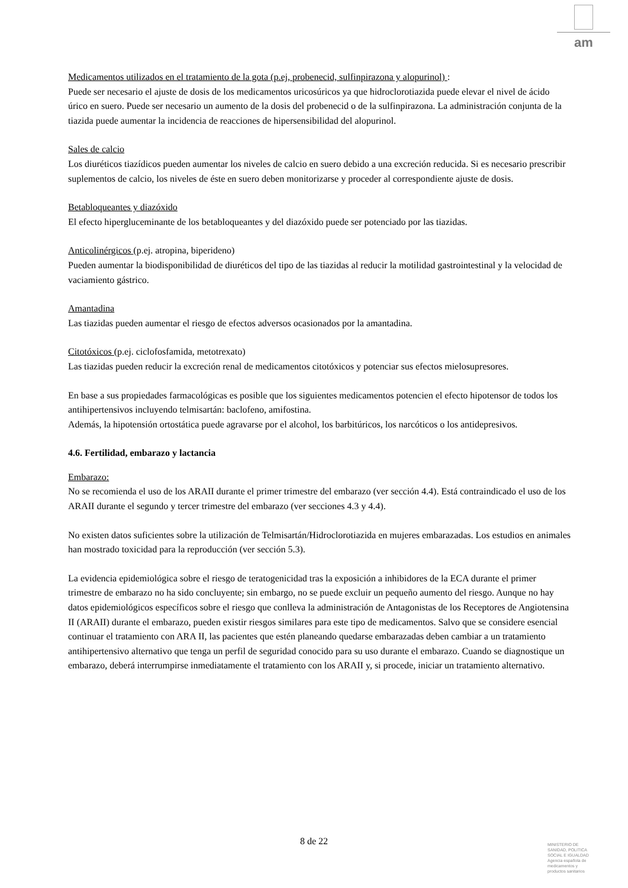am
Medicamentos utilizados en el tratamiento de la gota (p.ej, probenecid, sulfinpirazona y alopurinol) :
Puede ser necesario el ajuste de dosis de los medicamentos uricosúricos ya que hidroclorotiazida puede elevar el nivel de ácido úrico en suero. Puede ser necesario un aumento de la dosis del probenecid o de la sulfinpirazona. La administración conjunta de la tiazida puede aumentar la incidencia de reacciones de hipersensibilidad del alopurinol.
Sales de calcio
Los diuréticos tiazídicos pueden aumentar los niveles de calcio en suero debido a una excreción reducida. Si es necesario prescribir suplementos de calcio, los niveles de éste en suero deben monitorizarse y proceder al correspondiente ajuste de dosis.
Betabloqueantes y diazóxido
El efecto hipergluceminante de los betabloqueantes y del diazóxido puede ser potenciado por las tiazidas.
Anticolinérgicos (p.ej. atropina, biperideno)
Pueden aumentar la biodisponibilidad de diuréticos del tipo de las tiazidas al reducir la motilidad gastrointestinal y la velocidad de vaciamiento gástrico.
Amantadina
Las tiazidas pueden aumentar el riesgo de efectos adversos ocasionados por la amantadina.
Citotóxicos (p.ej. ciclofosfamida, metotrexato)
Las tiazidas pueden reducir la excreción renal de medicamentos citotóxicos y potenciar sus efectos mielosupresores.
En base a sus propiedades farmacológicas es posible que los siguientes medicamentos potencien el efecto hipotensor de todos los antihipertensivos incluyendo telmisartán: baclofeno, amifostina.
Además, la hipotensión ortostática puede agravarse por el alcohol, los barbitúricos, los narcóticos o los antidepresivos.
4.6. Fertilidad, embarazo y lactancia
Embarazo:
No se recomienda el uso de los ARAII durante el primer trimestre del embarazo (ver sección 4.4). Está contraindicado el uso de los ARAII durante el segundo y tercer trimestre del embarazo (ver secciones 4.3 y 4.4).
No existen datos suficientes sobre la utilización de Telmisartán/Hidroclorotiazida en mujeres embarazadas. Los estudios en animales han mostrado toxicidad para la reproducción (ver sección 5.3).
La evidencia epidemiológica sobre el riesgo de teratogenicidad tras la exposición a inhibidores de la ECA durante el primer trimestre de embarazo no ha sido concluyente; sin embargo, no se puede excluir un pequeño aumento del riesgo. Aunque no hay datos epidemiológicos específicos sobre el riesgo que conlleva la administración de Antagonistas de los Receptores de Angiotensina II (ARAII) durante el embarazo, pueden existir riesgos similares para este tipo de medicamentos. Salvo que se considere esencial continuar el tratamiento con ARA II, las pacientes que estén planeando quedarse embarazadas deben cambiar a un tratamiento antihipertensivo alternativo que tenga un perfil de seguridad conocido para su uso durante el embarazo. Cuando se diagnostique un embarazo, deberá interrumpirse inmediatamente el tratamiento con los ARAII y, si procede, iniciar un tratamiento alternativo.
8 de 22
MINISTERIO DE
SANIDAD, POLITICA
SOCIAL E IGUALDAD
Agencia española de
medicamentos y
productos sanitarios